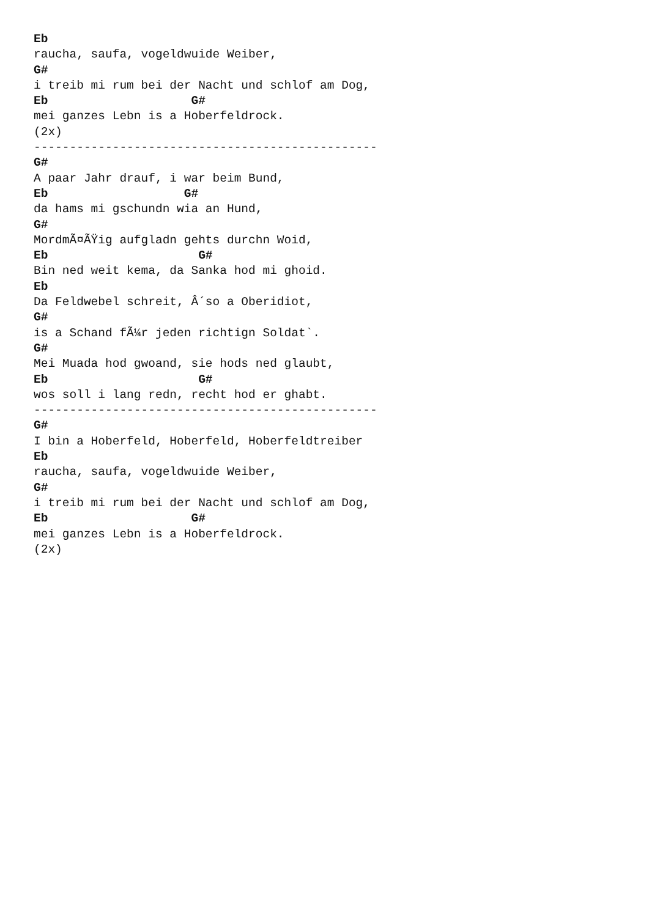Eb
raucha, saufa, vogeldwuide Weiber,
G#
i treib mi rum bei der Nacht und schlof am Dog,
Eb                    G#
mei ganzes Lebn is a Hoberfeldrock.
(2x)
------------------------------------------------
G#
A paar Jahr drauf, i war beim Bund,
Eb                   G#
da hams mi gschundn wia an Hund,
G#
MordmÃ¤ÃŸig aufgladn gehts durchn Woid,
Eb                     G#
Bin ned weit kema, da Sanka hod mi ghoid.
Eb
Da Feldwebel schreit, Â´so a Oberidiot,
G#
is a Schand fÃ¼r jeden richtign Soldat`.
G#
Mei Muada hod gwoand, sie hods ned glaubt,
Eb                     G#
wos soll i lang redn, recht hod er ghabt.
------------------------------------------------
G#
I bin a Hoberfeld, Hoberfeld, Hoberfeldtreiber
Eb
raucha, saufa, vogeldwuide Weiber,
G#
i treib mi rum bei der Nacht und schlof am Dog,
Eb                    G#
mei ganzes Lebn is a Hoberfeldrock.
(2x)